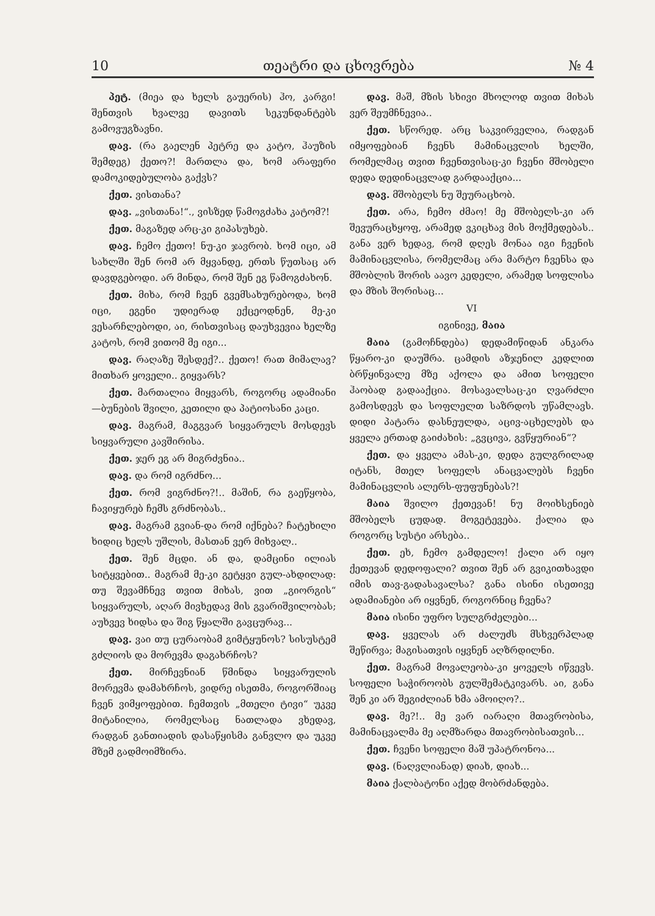10 თეატრი და ცხოვრება № 4
პეტ. (მიეა და ხელს გაუერის) ჰო, კარგი! შენთვის ხვალვე დავითს სეკუნდანტებს გამოვუგზავნი.
დავ. (რა გაელენ პეტრე და კატო, ჰაუზის შემდეგ) ქეთო?! მართლა და, ხომ არაფერი დამოკიდებულობა გაქვს?
ქეთ. ვისთანა?
დავ. „ვისთანა!“., ვისზედ წამოგძახა კატომ?!
ქეთ. მაგაზედ არც-კი გიპასუხებ.
დავ. ჩემო ქეთო! ნუ-კი ჯავრობ. ხომ იცი, ამ სახლში შენ რომ არ მყვანდე, ერთს წუთსაც არ დავდგებოდი. არ მინდა, რომ შენ ეგ წამოგძახონ.
ქეთ. მიხა, რომ ჩვენ გვემსახურებოდა, ხომ იცი, ეგენი უდიერად ექცეოდნენ, მე-კი ვესარჩლებოდი, აი, რისთვისაც დაუხვევია ხელზე კატოს, რომ ვითომ მე იგი...
დავ. რაღაზე შესდექ?.. ქეთო! რათ მიმალავ? მითხარ ყოველი.. გიყვარს?
ქეთ. მართალია მიყვარს, როგორც ადამიანი—ბუნების შვილი, კეთილი და პატიოსანი კაცი.
დავ. მაგრამ, მაგგვარ სიყვარულს მოსდევს სიყვარული კავშირისა.
ქეთ. ჯერ ეგ არ მიგრძვნია..
დავ. და რომ იგრძნო...
ქეთ. რომ ვიგრძნო?!.. მაშინ, რა გაეწყობა, ჩავიყურებ ჩემს გრძნობას..
დავ. მაგრამ გვიან-და რომ იქნება? ჩატეხილი ხიდიც ხელს უშლის, მასთან ვერ მიხვალ..
ქეთ. შენ მცდი. ან და, დამცინი ილიას სიტყვებით.. მაგრამ მე-კი გეტყვი გულ-ახდილად: თუ შევამჩნევ თვით მიხას, ვით „გიორგის“ სიყვარულს, აღარ მივხედავ მის გვარიშვილობას; აუხვევ ხიდსა და შიგ წყალში გავცურავ...
დავ. ვაი თუ ცურაობამ გიმტყუნოს? სისუსტემ გძლიოს და მორევმა დაგახრჩოს?
ქეთ. მირჩევნიან წმინდა სიყვარულის მორევმა დამახრჩოს, ვიდრე ისეთმა, როგორშიაც ჩვენ ვიმყოფებით. ჩემთვის „მთელი ტივი“ უკვე მიტანილია, რომელსაც ნათლადა ვხედავ, რადგან განთიადის დასაწყისმა განვლო და უკვე მზემ გადმოიმზირა.
დავ. მაშ, მზის სხივი მხოლოდ თვით მიხას ვერ შეუმჩნევია..
ქეთ. სწორედ. არც საკვირველია, რადგან იმყოფებიან ჩვენს მამინაცვლის ხელში, რომელმაც თვით ჩვენთვისაც-კი ჩვენი მშობელი დედა დედინაცვლად გარდააქცია...
დავ. მშობელს ნუ შეურაცხობ.
ქეთ. არა, ჩემო ძმაო! მე მშობელს-კი არ შევურაცხყოფ, არამედ ვკიცხავ მის მოქმედებას.. განა ვერ ხედავ, რომ დღეს მონაა იგი ჩვენის მამინაცვლისა, რომელმაც არა მარტო ჩვენსა და მშობლის შორის აავო კედელი, არამედ სოფლისა და მზის შორისაც...
VI
იგინივე, მაია
მაია (გამოჩნდება) დედამიწიდან ანკარა წყარო-კი დაუშრა. ცამდის აზჯენილ კედლით ბრწყინვალე მზე აქოლა და ამით სოფელი ჰაობად გადააქცია. მოსავალსაც-კი ღვარძლი გამოსდევს და სოფლელთ საზრდოს უწამლავს. დიდი პატარა დასნეულდა, აცივ-აცხელებს და ყველა ერთად გაიძახის: „გვცივა, გვწყურიან“?
ქეთ. და ყველა ამას-კი, დედა გულგრილად იტანს, მთელ სოფელს ანაცვალებს ჩვენი მამინაცვლის ალერს-ფუფუნებას?!
მაია შვილო ქეთევან! ნუ მოიხსენიებ მშობელს ცუდად. მოგეტევება. ქალია და როგორც სუსტი არსება..
ქეთ. ეხ, ჩემო გამდელო! ქალი არ იყო ქეთევან დედოფალი? თვით შენ არ გვიკითხავდი იმის თავ-გადასავალსა? განა ისინი ისეთივე ადამიანები არ იყვნენ, როგორნიც ჩვენა?
მაია ისინი უფრო სულგრძელები...
დავ. ყველას არ ძალუძს მსხვერპლად შეწირვა; მაგისათვის იყვნენ აღზრდილნი.
ქეთ. მაგრამ მოვალეობა-კი ყოველს იწვევს. სოფელი საჭიროობს გულშემატკივარს. აი, განა შენ კი არ შეგიძლიან ხმა ამოიღო?..
დავ. მე?!.. მე ვარ იარაღი მთავრობისა, მამინაცვალმა მე აღმზარდა მთავრობისათვის...
ქეთ. ჩვენი სოფელი მაშ უპატრონოა...
დავ. (ნაღვლიანად) დიახ, დიახ...
მაია ქალბატონი აქედ მობრძანდება.